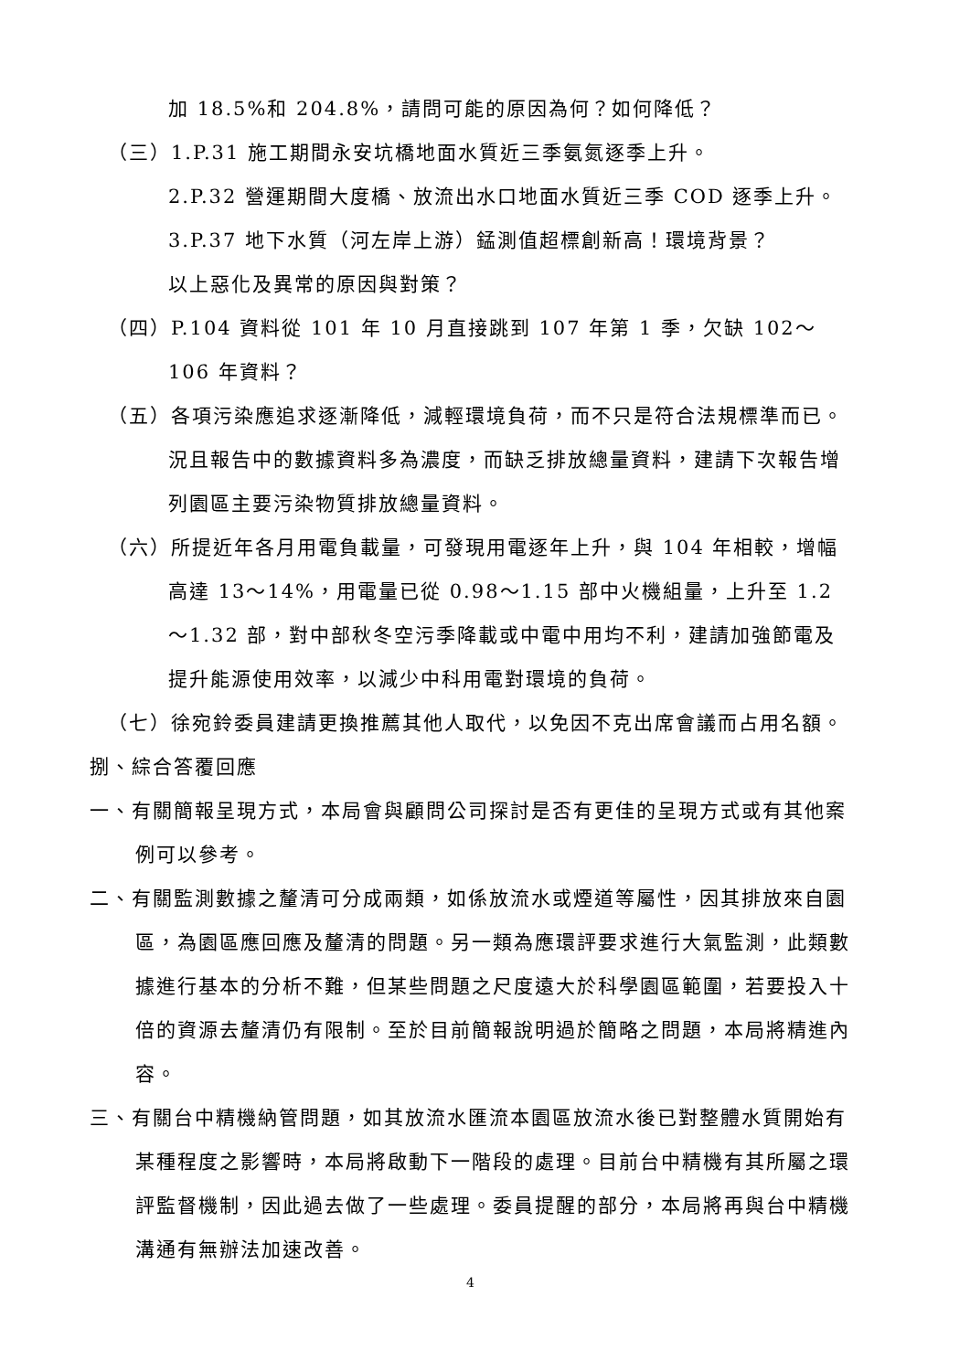加 18.5%和 204.8%，請問可能的原因為何？如何降低？
（三）1.P.31 施工期間永安坑橋地面水質近三季氨氮逐季上升。
2.P.32 營運期間大度橋、放流出水口地面水質近三季 COD 逐季上升。
3.P.37 地下水質（河左岸上游）錳測值超標創新高！環境背景？
以上惡化及異常的原因與對策？
（四）P.104 資料從 101 年 10 月直接跳到 107 年第 1 季，欠缺 102～106 年資料？
（五）各項污染應追求逐漸降低，減輕環境負荷，而不只是符合法規標準而已。況且報告中的數據資料多為濃度，而缺乏排放總量資料，建請下次報告增列園區主要污染物質排放總量資料。
（六）所提近年各月用電負載量，可發現用電逐年上升，與 104 年相較，增幅高達 13～14%，用電量已從 0.98～1.15 部中火機組量，上升至 1.2～1.32 部，對中部秋冬空污季降載或中電中用均不利，建請加強節電及提升能源使用效率，以減少中科用電對環境的負荷。
（七）徐宛鈴委員建請更換推薦其他人取代，以免因不克出席會議而占用名額。
捌、綜合答覆回應
一、有關簡報呈現方式，本局會與顧問公司探討是否有更佳的呈現方式或有其他案例可以參考。
二、有關監測數據之釐清可分成兩類，如係放流水或煙道等屬性，因其排放來自園區，為園區應回應及釐清的問題。另一類為應環評要求進行大氣監測，此類數據進行基本的分析不難，但某些問題之尺度遠大於科學園區範圍，若要投入十倍的資源去釐清仍有限制。至於目前簡報說明過於簡略之問題，本局將精進內容。
三、有關台中精機納管問題，如其放流水匯流本園區放流水後已對整體水質開始有某種程度之影響時，本局將啟動下一階段的處理。目前台中精機有其所屬之環評監督機制，因此過去做了一些處理。委員提醒的部分，本局將再與台中精機溝通有無辦法加速改善。
4